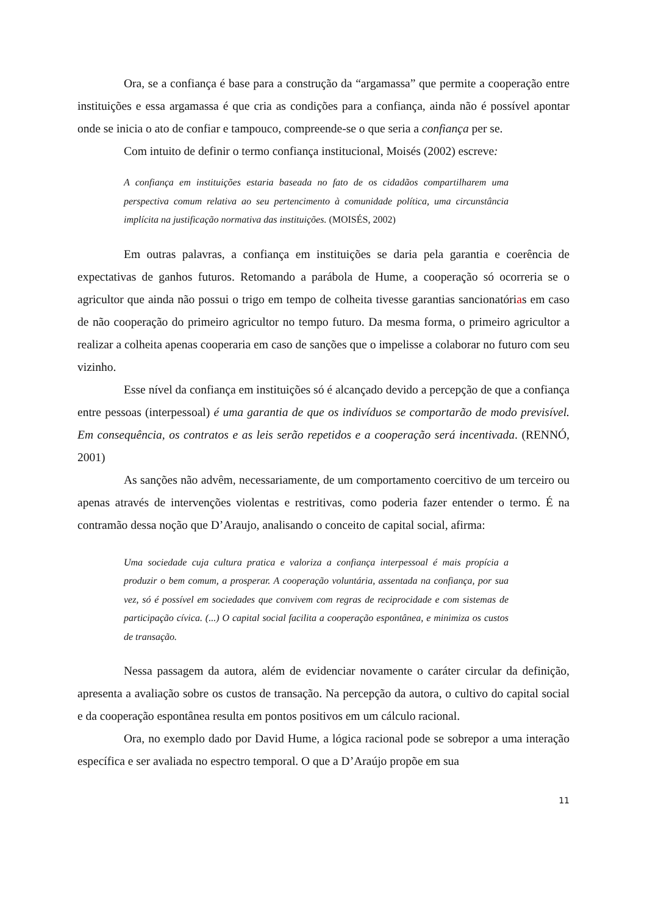Ora, se a confiança é base para a construção da “argamassa” que permite a cooperação entre instituições e essa argamassa é que cria as condições para a confiança, ainda não é possível apontar onde se inicia o ato de confiar e tampouco, compreende-se o que seria a confiança per se.
Com intuito de definir o termo confiança institucional, Moisés (2002) escreve:
A confiança em instituições estaria baseada no fato de os cidadãos compartilharem uma perspectiva comum relativa ao seu pertencimento à comunidade política, uma circunstância implícita na justificação normativa das instituições. (MOISÉS, 2002)
Em outras palavras, a confiança em instituições se daria pela garantia e coerência de expectativas de ganhos futuros. Retomando a parábola de Hume, a cooperação só ocorreria se o agricultor que ainda não possui o trigo em tempo de colheita tivesse garantias sancionatórias em caso de não cooperação do primeiro agricultor no tempo futuro. Da mesma forma, o primeiro agricultor a realizar a colheita apenas cooperaria em caso de sanções que o impelisse a colaborar no futuro com seu vizinho.
Esse nível da confiança em instituições só é alcançado devido a percepção de que a confiança entre pessoas (interpessoal) é uma garantia de que os indivíduos se comportarão de modo previsível. Em consequência, os contratos e as leis serão repetidos e a cooperação será incentivada. (RENNÓ, 2001)
As sanções não advêm, necessariamente, de um comportamento coercitivo de um terceiro ou apenas através de intervenções violentas e restritivas, como poderia fazer entender o termo. É na contramão dessa noção que D’Araujo, analisando o conceito de capital social, afirma:
Uma sociedade cuja cultura pratica e valoriza a confiança interpessoal é mais propícia a produzir o bem comum, a prosperar. A cooperação voluntária, assentada na confiança, por sua vez, só é possível em sociedades que convivem com regras de reciprocidade e com sistemas de participação cívica. (...) O capital social facilita a cooperação espontânea, e minimiza os custos de transação.
Nessa passagem da autora, além de evidenciar novamente o caráter circular da definição, apresenta a avaliação sobre os custos de transação. Na percepção da autora, o cultivo do capital social e da cooperação espontânea resulta em pontos positivos em um cálculo racional.
Ora, no exemplo dado por David Hume, a lógica racional pode se sobrepor a uma interação específica e ser avaliada no espectro temporal. O que a D’Araújo propõe em sua
11